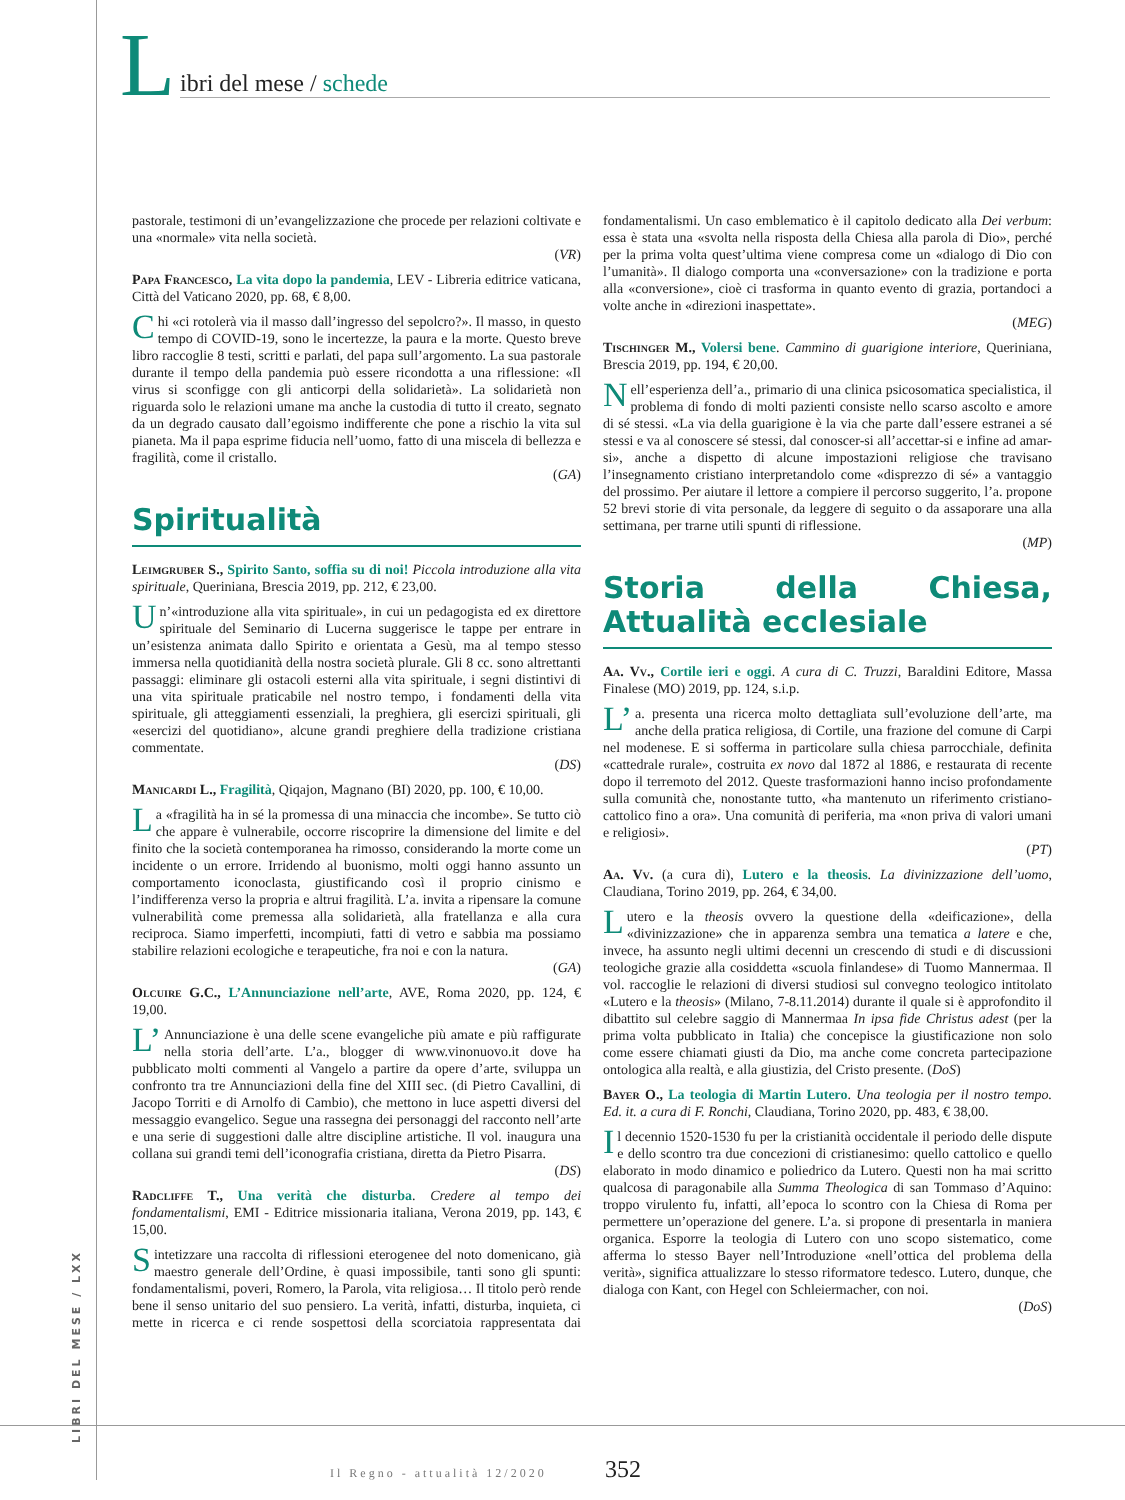LIBRI DEL MESE / LXX
L
ibri del mese / schede
pastorale, testimoni di un’evangelizzazione che procede per relazioni coltivate e una «normale» vita nella società.
(VR)
Papa Francesco, La vita dopo la pandemia, LEV - Libreria editrice vaticana, Città del Vaticano 2020, pp. 68, € 8,00.
Chi «ci rotolerà via il masso dall’ingresso del sepolcro?». Il masso, in questo tempo di COVID-19, sono le incertezze, la paura e la morte. Questo breve libro raccoglie 8 testi, scritti e parlati, del papa sull’argomento. La sua pastorale durante il tempo della pandemia può essere ricondotta a una riflessione: «Il virus si sconfigge con gli anticorpi della solidarietà». La solidarietà non riguarda solo le relazioni umane ma anche la custodia di tutto il creato, segnato da un degrado causato dall’egoismo indifferente che pone a rischio la vita sul pianeta. Ma il papa esprime fiducia nell’uomo, fatto di una miscela di bellezza e fragilità, come il cristallo.
(GA)
Spiritualità
Leimgruber S., Spirito Santo, soffia su di noi! Piccola introduzione alla vita spirituale, Queriniana, Brescia 2019, pp. 212, € 23,00.
Un’«introduzione alla vita spirituale», in cui un pedagogista ed ex direttore spirituale del Seminario di Lucerna suggerisce le tappe per entrare in un’esistenza animata dallo Spirito e orientata a Gesù, ma al tempo stesso immersa nella quotidianità della nostra società plurale. Gli 8 cc. sono altrettanti passaggi: eliminare gli ostacoli esterni alla vita spirituale, i segni distintivi di una vita spirituale praticabile nel nostro tempo, i fondamenti della vita spirituale, gli atteggiamenti essenziali, la preghiera, gli esercizi spirituali, gli «esercizi del quotidiano», alcune grandi preghiere della tradizione cristiana commentate.
(DS)
Manicardi L., Fragilità, Qiqajon, Magnano (BI) 2020, pp. 100, € 10,00.
La «fragilità ha in sé la promessa di una minaccia che incombe». Se tutto ciò che appare è vulnerabile, occorre riscoprire la dimensione del limite e del finito che la società contemporanea ha rimosso, considerando la morte come un incidente o un errore. Irridendo al buonismo, molti oggi hanno assunto un comportamento iconoclasta, giustificando così il proprio cinismo e l’indifferenza verso la propria e altrui fragilità. L’a. invita a ripensare la comune vulnerabilità come premessa alla solidarietà, alla fratellanza e alla cura reciproca. Siamo imperfetti, incompiuti, fatti di vetro e sabbia ma possiamo stabilire relazioni ecologiche e terapeutiche, fra noi e con la natura.
(GA)
Olcuire G.C., L’Annunciazione nell’arte, AVE, Roma 2020, pp. 124, € 19,00.
L’ Annunciazione è una delle scene evangeliche più amate e più raffigurate nella storia dell’arte. L’a., blogger di www.vinonuovo.it dove ha pubblicato molti commenti al Vangelo a partire da opere d’arte, sviluppa un confronto tra tre Annunciazioni della fine del XIII sec. (di Pietro Cavallini, di Jacopo Torriti e di Arnolfo di Cambio), che mettono in luce aspetti diversi del messaggio evangelico. Segue una rassegna dei personaggi del racconto nell’arte e una serie di suggestioni dalle altre discipline artistiche. Il vol. inaugura una collana sui grandi temi dell’iconografia cristiana, diretta da Pietro Pisarra.
(DS)
Radcliffe T., Una verità che disturba. Credere al tempo dei fondamentalismi, EMI - Editrice missionaria italiana, Verona 2019, pp. 143, € 15,00.
Sintetizzare una raccolta di riflessioni eterogenee del noto domenicano, già maestro generale dell’Ordine, è quasi impossibile, tanti sono gli spunti: fondamentalismi, poveri, Romero, la Parola, vita religiosa… Il titolo però rende bene il senso unitario del suo pensiero. La verità, infatti, disturba, inquieta, ci mette in ricerca e ci rende sospettosi della scorciatoia rappresentata dai fondamentalismi. Un caso emblematico è il capitolo dedicato alla Dei verbum: essa è stata una «svolta nella risposta della Chiesa alla parola di Dio», perché per la prima volta quest’ultima viene compresa come un «dialogo di Dio con l’umanità». Il dialogo comporta una «conversazione» con la tradizione e porta alla «conversione», cioè ci trasforma in quanto evento di grazia, portandoci a volte anche in «direzioni inaspettate».
(MEG)
Tischinger M., Volersi bene. Cammino di guarigione interiore, Queriniana, Brescia 2019, pp. 194, € 20,00.
Nell’esperienza dell’a., primario di una clinica psicosomatica specialistica, il problema di fondo di molti pazienti consiste nello scarso ascolto e amore di sé stessi. «La via della guarigione è la via che parte dall’essere estranei a sé stessi e va al conoscere sé stessi, dal conoscer-si all’accettar-si e infine ad amar-si», anche a dispetto di alcune impostazioni religiose che travisano l’insegnamento cristiano interpretandolo come «disprezzo di sé» a vantaggio del prossimo. Per aiutare il lettore a compiere il percorso suggerito, l’a. propone 52 brevi storie di vita personale, da leggere di seguito o da assaporare una alla settimana, per trarne utili spunti di riflessione.
(MP)
Storia della Chiesa, Attualità ecclesiale
Aa. Vv., Cortile ieri e oggi. A cura di C. Truzzi, Baraldini Editore, Massa Finalese (MO) 2019, pp. 124, s.i.p.
L’ a. presenta una ricerca molto dettagliata sull’evoluzione dell’arte, ma anche della pratica religiosa, di Cortile, una frazione del comune di Carpi nel modenese. E si sofferma in particolare sulla chiesa parrocchiale, definita «cattedrale rurale», costruita ex novo dal 1872 al 1886, e restaurata di recente dopo il terremoto del 2012. Queste trasformazioni hanno inciso profondamente sulla comunità che, nonostante tutto, «ha mantenuto un riferimento cristiano-cattolico fino a ora». Una comunità di periferia, ma «non priva di valori umani e religiosi».
(PT)
Aa. Vv. (a cura di), Lutero e la theosis. La divinizzazione dell’uomo, Claudiana, Torino 2019, pp. 264, € 34,00.
Lutero e la theosis ovvero la questione della «deificazione», della «divinizzazione» che in apparenza sembra una tematica a latere e che, invece, ha assunto negli ultimi decenni un crescendo di studi e di discussioni teologiche grazie alla cosiddetta «scuola finlandese» di Tuomo Mannermaa. Il vol. raccoglie le relazioni di diversi studiosi sul convegno teologico intitolato «Lutero e la theosis» (Milano, 7-8.11.2014) durante il quale si è approfondito il dibattito sul celebre saggio di Mannermaa In ipsa fide Christus adest (per la prima volta pubblicato in Italia) che concepisce la giustificazione non solo come essere chiamati giusti da Dio, ma anche come concreta partecipazione ontologica alla realtà, e alla giustizia, del Cristo presente. (DoS)
Bayer O., La teologia di Martin Lutero. Una teologia per il nostro tempo. Ed. it. a cura di F. Ronchi, Claudiana, Torino 2020, pp. 483, € 38,00.
Il decennio 1520-1530 fu per la cristianità occidentale il periodo delle dispute e dello scontro tra due concezioni di cristianesimo: quello cattolico e quello elaborato in modo dinamico e poliedrico da Lutero. Questi non ha mai scritto qualcosa di paragonabile alla Summa Theologica di san Tommaso d’Aquino: troppo virulento fu, infatti, all’epoca lo scontro con la Chiesa di Roma per permettere un’operazione del genere. L’a. si propone di presentarla in maniera organica. Esporre la teologia di Lutero con uno scopo sistematico, come afferma lo stesso Bayer nell’Introduzione «nell’ottica del problema della verità», significa attualizzare lo stesso riformatore tedesco. Lutero, dunque, che dialoga con Kant, con Hegel con Schleiermacher, con noi.
(DoS)
Il Regno - attualità 12/2020 352